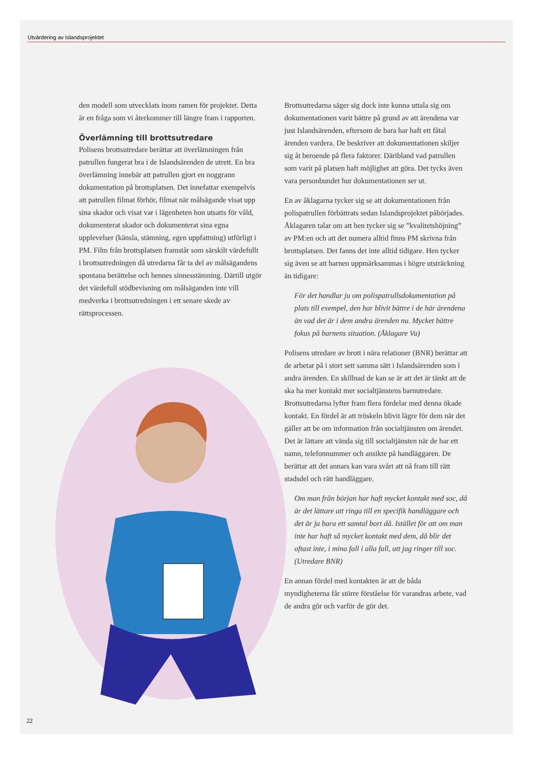Utvärdering av Islandsprojektet
den modell som utvecklats inom ramen för projektet. Detta är en fråga som vi återkommer till längre fram i rapporten.
Överlämning till brottsutredare
Polisens brottsutredare berättar att överlämningen från patrullen fungerat bra i de Islandsärenden de utrett. En bra överlämning innebär att patrullen gjort en noggrann dokumentation på brottsplatsen. Det innefattar exempelvis att patrullen filmat förhör, filmat när målsägande visat upp sina skador och visat var i lägenheten hon utsatts för våld, dokumenterat skador och dokumenterat sina egna upplevelser (känsla, stämning, egen uppfattning) utförligt i PM. Film från brottsplatsen framstår som särskilt värdefullt i brottsutredningen då utredarna får ta del av målsägandens spontana berättelse och hennes sinnesstämning. Därtill utgör det värdefull stödbevisning om målsäganden inte vill medverka i brottsutredningen i ett senare skede av rättsprocessen.
Brottsutredarna säger sig dock inte kunna uttala sig om dokumentationen varit bättre på grund av att ärendena var just Islandsärenden, eftersom de bara har haft ett fåtal ärenden vardera. De beskriver att dokumentationen skiljer sig åt beroende på flera faktorer. Däribland vad patrullen som varit på platsen haft möjlighet att göra. Det tycks även vara personbundet hur dokumentationen ser ut.
En av åklagarna tycker sig se att dokumentationen från polispatrullen förbättrats sedan Islandsprojektet påbörjades. Åklagaren talar om att hen tycker sig se ”kvalitetshöjning” av PM:en och att det numera alltid finns PM skrivna från brottsplatsen. Det fanns det inte alltid tidigare. Hen tycker sig även se att barnen uppmärksammas i högre utsträckning än tidigare:
För det handlar ju om polispatrullsdokumentation på plats till exempel, den har blivit bättre i de här ärendena än vad det är i dem andra ärenden nu. Mycket bättre fokus på barnens situation. (Åklagare Vu)
Polisens utredare av brott i nära relationer (BNR) berättar att de arbetar på i stort sett samma sätt i Islandsärenden som i andra ärenden. En skillnad de kan se är att det är tänkt att de ska ha mer kontakt mer socialtjänstens barnutredare. Brottsutredarna lyfter fram flera fördelar med denna ökade kontakt. En fördel är att tröskeln blivit lägre för dem när det gäller att be om information från socialtjänsten om ärendet. Det är lättare att vända sig till socialtjänsten när de har ett namn, telefonnummer och ansikte på handläggaren. De berättar att det annars kan vara svårt att nå fram till rätt stadsdel och rätt handläggare.
Om man från början har haft mycket kontakt med soc, då är det lättare att ringa till en specifik handläggare och det är ju bara ett samtal bort då. Istället för att om man inte har haft så mycket kontakt med dem, då blir det oftast inte, i mina fall i alla fall, att jag ringer till soc. (Utredare BNR)
En annan fördel med kontakten är att de båda myndigheterna får större förståelse för varandras arbete, vad de andra gör och varför de gör det.
22